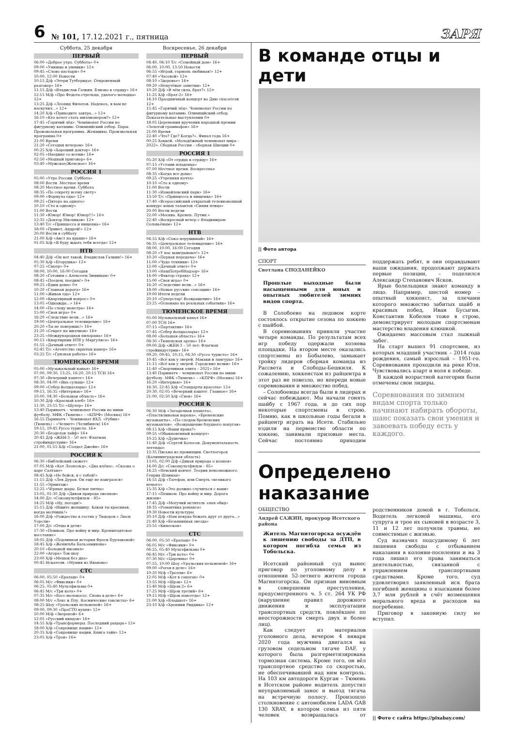6 № 101, 17.12.2021 г., пятница ЗАРЯ
Суббота, 25 декабря
ПЕРВЫЙ
06:00 «Доброе утро. Суббота» 0+
09:00 «Умницы и умники» 12+
09:45 «Слово пастыря» 0+
10:00, 12:00 Новости
10:15 Д/ф «Этери Тутберидзе. Откровенный разговор» 16+
11:15 Д/ф «Владислав Галкин. Близко к сердцу» 16+
12:15 М/ф «Про Федота-стрельца, удалого молодца» 12+
13:25 Д/ф «Леонид Филатов. Надеюсь, я вам не наскучил...» 12+
14:20 Х/ф «Приходите завтра...» 12+
16:10 «Кто хочет стать миллионером?» 12+
17:45 «Горячий лёд». Чемпионат России по фигурному катанию. Олимпийский отбор. Пары. Произвольная программа. Женщины. Произвольная программа 0+
21:00 Время
21:20 «Сегодня вечером» 16+
00:25 Х/ф «Хороший доктор» 16+
02:05 «Наедине со всеми» 16+
02:50 «Модный приговор» 6+
03:40 «Мужское/Женское» 16+
РОССИЯ 1
05:00 «Утро России. Суббота»
08:00 Вести. Местное время
08:20 Местное время. Суббота
08:35 «По секрету всему свету»
09:00 «Формула еды» 12+
09:25 «Пятеро на одного»
10:10 «Сто к одному»
11:00 Вести
11:30 «Юмор! Юмор! Юмор!!!» 16+
12:35 «Доктор Мясников» 12+
13:40 Т/с «Принцесса и нищенка» 16+
18:00 «Привет, Андрей!» 12+
20:00 Вести в субботу
21:00 Х/ф «Аист на крыше» 16+
01:05 Х/ф «Я буду ждать тебя всегда» 12+
НТВ
04:40 Д/ф «Он вот такой, Владислав Галкин!» 16+
05:30 Х/ф «Егорушка» 12+
07:25 «Смотр» 0+
08:00, 10:00, 16:00 Сегодня
08:20 «Готовим с Алексеем Зиминым» 0+
08:45 «Поедем, поедим!» 0+
09:25 «Едим дома» 0+
10:20 «Главная дорога» 16+
11:00 «Живая еда» 12+
12:00 «Квартирный вопрос» 0+
13:05 «Однажды...» 16+
14:00 «По следу монстра» 16+
15:00 «Своя игра» 0+
16:20 «Следствие вели...» 16+
19:00 «Центральное телевидение» 16+
20:20 «Ты не поверишь!» 16+
21:20 «Секрет на миллион» 16+
23:25 «Международная пилорама» 16+
00:15 «Квартирник НТВ у Маргулиса» 16+
01:55 «Дачный ответ» 0+
02:45 Т/с «Агентство скрытых камер» 16+
03:25 Т/с «Грязная работа» 16+
ТЮМЕНСКОЕ ВРЕМЯ
05:00 «Музыкальный канал» 16+
07:00, 09:30, 13:25, 16:20, 20:15 ТСН 16+
07:30 «Вечерний хэштег» 16+
08:30, 04:00 «Яна сулыш» 12+
09:00 «Себер йолдызлары» 12+
09:15, 16:35 «Интервью» 16+
10:00, 04:30 «Большая область» 16+
10:30 Д/ф «Красный хлеб» 16+
11:30, 23:15 Т/с «Шулер» 16+
13:40 Париматч – чемпионат России по мини-футболу. МФК «Тюмень» – «КПРФ» (Москва) 16+
16:55 Париматч – Чемпионат ВХЛ. «Рубин» (Тюмень) – «Челмет» (Челябинск) 16+
19:15, 19:45 Руссо туристо. 16+
20:30 «Безделов лайф» 16+
20:45 Д/ф «ЖБИ-3 – 50 лет: Флагман стройиндустрии» 16+
21:00, 01:15 Х/ф «Солдат Джейн» 16+
РОССИЯ К
06:30 «Библейский сюжет»
07:05 М/ф «Кот Леопольд», «Два клёна», «Сказка о царе Салтане»
08:45 Х/ф «Не бойся, я с тобой!»
11:15 Д/ф «Лев Дуров. Он ещё не наигрался»
11:55 «Эрмитаж»
12:25 «Чёрные дыры. Белые пятна»
13:05, 01:30 Д/ф «Дикая природа океанов»
14:00 Д/с «Союзмультфильм – 85»
14:25 М/ф «Ну, погоди!»
15:15 Д/ф «Ищите женщину. Какая ты красивая, когда молчишь!»
16:00 Д/ф «Рождество в гостях у Тюдоров с Люси Уорсли»
17:00 Д/с «Отцы и дети»
17:30 «Пешком. Про войну и мир. Кронштадтское восстание»
18:05 Д/ф «Подлинная история Фроси Бурлаковой»
18:45 Х/ф «Женитьба Бальзаминова»
20:10 «Большой мюзикл»
22:00 «Агора» Ток-шоу
23:00 Х/ф «Мешок без дна»
00:45 Искатели. «Мумия из Иваново»
СТС
06:00, 05:50 «Ералаш» 0+
06:05 М/с «Фиксики» 0+
06:25, 05:40 Мультфильмы 0+
06:45 М/с «Три кота» 0+
07:35 М/с «Босс-молокосос. Снова в деле» 6+
08:00 М/с «Лекс и Плу. Космические таксисты» 6+
08:25 Шоу «Уральских пельменей» 16+
09:00, 09:30 «ПроСТО кухня» 12+
10:00 М/ф «Зверопой» 6+
12:05 «Русский ниндзя» 16+
14:55 Х/ф «Трансформеры. Последний рыцарь» 12+
18:00 Х/ф «Сокровище нации» 12+
20:35 Х/ф «Сокровище нации. Книга тайн» 12+
23:05 Х/ф «Троя» 16+
Воскресенье, 26 декабря
ПЕРВЫЙ
04:40, 06:10 Т/с «Семейный дом» 16+
06:00, 10:00, 13:50 Новости
06:55 «Играй, гармонь любимая!» 12+
07:40 «Часовой» 12+
08:10 «Здоровье» 16+
09:20 «Непутёвые заметки» 12+
10:20 Д/ф «В чём сила, брат?» 12+
11:25 Х/ф «Брат-2» 16+
14:10 Праздничный концерт ко Дню спасателя 12+
15:45 «Горячий лёд». Чемпионат России по фигурному катанию. Олимпийский отбор. Показательные выступления 0+
18:05 Церемония вручения народной премии «Золотой граммофон» 16+
21:00 Время
22:40 «Что? Где? Когда?». Финал года 16+
00:25 Хоккей. «Молодёжный чемпионат мира – 2022». Сборная России – сборная Швеции 0+
РОССИЯ 1
05:20 Х/ф «От сердца к сердцу» 16+
07:15 «Устами младенца»
07.00 Местное время. Воскресенье
08:35 «Когда все дома»
09:25 «Утренняя почта»
10:10 «Сто к одному»
11:00 Вести
11:30 «Измайловский парк» 16+
13:50 Т/с «Принцесса и нищенка» 16+
17:40 «Всероссийский открытый телевизионный конкурс юных талантов «Синяя птица»
20:00 Вести недели
22:00 «Москва. Кремль. Путин.»
22:40 «Воскресный вечер с Владимиром Соловьёвым» 12+
НТВ
04:55 Х/ф «Союз нерушимый» 16+
06:35 «Центральное телевидение» 16+
08:00, 10:00, 16:00 Сегодня
08:20 «У нас выигрывают!» 12+
10:20 «Первая передача» 16+
11:00 «Чудо техники» 12+
12:00 «Дачный ответ» 0+
13:00 «НашПотребНадзор» 16+
14:00 «Фактор страха» 12+
15:00 «Своя игра» 0+
16:20 «Следствие вели...» 16+
18:00 «Новые русские сенсации» 16+
19:00 Итоги недели
20:10 «Суперстар! Возвращение» 16+
23:25 «Основано на реальных событиях» 16+
ТЮМЕНСКОЕ ВРЕМЯ
05:00 Музыкальный канал 16+
07:00 ТСН 16+
07:15 «Партактив» 16+
07:45 «Себер йолдызлары» 12+
08:00 «Большая область» 16+
08:30 «Тюменская арена» 16+
09:00 Д/ф «ЖБИ-3 – 50 лет: Флагман стройиндустрии» 16+
09:20, 09:45, 10:15, 04:30 «Руссо туристо» 16+
10:45 «Всё как у зверей. Макаки и лангуры» 16+
11:15 «Всё как у зверей. Городские волки» 16+
11:40 «Спортивная элита – 2021» 16+
13:40 Париматч – чемпионат России по мини-футболу. МФК «Тюмень» – «КПРФ» (Москва) 16+
16:20 «Интервью» 16+
16:30, 22:45 Х/ф «Стандарты красоты» 12+
20:30, 02:05 «Вечерний хэштег. Главное» 16+
21:00, 02:50 Х/ф «Гнев» 16+
РОССИЯ К
06:30 М/ф «Загадочная планета», «Пластилиновая ворона», «Бременские музыканты», «По следам бременских музыкантов», «Возвращение блудного попугая»
08:15 Х/ф «Ваши права?»
09:55 «Обыкновенный концерт»
10:25 Х/ф «Душечка»
11:40 Д/ф «Сергей Колосов. Документальность легенды»
12:35 Письма из провинции. Светлогорск (Калининградская область)
13:05, 02:00 Д/ф «Дикая природа о кеанов»
14:00 Д/с «Союзмультфильм – 85»
14:25 «Невский ковчег. Теория невозможного. Генрих Шлиман»
14:55 Д/ф «Тагефон, или Смерть «великого немого»
15:35 Х/ф «Это должно случиться с вами»
17:15 «Пешком. Про войну и мир. Дорога жизни»
17:45 Д/ф «Могучий мститель злых обид»
18:35 «Романтика романса»
19:30 Новости культуры
20:10 Д/ф «Нам некуда бежать друг от друга...»
21:40 Х/ф «Безымянная звезда»
23:55 «Кинескоп»
СТС
06:00, 05:50 «Ералаш» 0+
06:05 М/с «Фиксики» 0+
06:25, 05:40 Мультфильмы 0+
06:45 М/с «Три кота» 0+
07:30 М/с «Царевны» 0+
07:55, 10:00 Шоу «Уральских пельменей» 16+
09:00 «Рогов в деле» 16+
10:20 М/ф «Тролли» 6+
12:05 М/ф «Кот в сапогах» 0+
13:55 М/ф «Шрэк» 12+
15:40 М/ф «Шрэк-2» 6+
17:25 М/ф «Шрэк третий» 6+
19:15 М/ф «Шрэк навсегда» 12+
21:00 Х/ф «Бладшот» 16+
23:10 Х/ф «Хроники Риддика» 12+
В команде отцы и дети
|| Фото автора
СПОРТ
Светлана СПОДАНЕЙКО
Прошлые выходные были насыщенными для юных и опытных любителей зимних видов спорта.
В Солобоево на ледовом корте состоялось открытие сезона по хоккею с шайбой.
В соревнованиях приняли участие четыре команды. По результатам всех игр победу одержали хозяева площадки. На втором месте оказались спортсмены из Бобылево, замыкает тройку лидеров сборная команда из Рассвета и Слободы-Бешкиля. К сожалению, хоккеистам из райцентра в этот раз не повезло, но впереди новые соревнования и множество побед.
– Солобоевцы всегда были в лидерах и сейчас побеждают. Мы начали гонять шайбу с 1967 года, и до сих пор некоторые спортсмены в строю. Помню, как в школьные годы бегали в райцентр играть на Исети. Стабильно ездили на первенство области по хоккею, занимали призовые места. Сейчас постоянно приходим поддержать ребят, и они оправдывают наши ожидания, продолжают держать первые позиции, – поделился Александр Степанович Ясков.
Ярые болельщики знают команду в лицо. Например, шестой номер – опытный хоккеист, за плечами которого множество забитых шайб и красивых побед, Иван Бусыгин. Константин Кобелев тоже в строю, демонстрирует молодым спортсменам мастерство владения клюшкой.
Ожидаемо массовым стал лыжный забег.
На старт вышел 91 спортсмен, из которых младший участник – 2014 года рождения, самый взрослый – 1951-го. Соревнования проходили на реке Юзя. Чувствовались азарт и воля к победе.
В каждой возрастной категории были отмечены свои лидеры.
Соревнования по зимним видам спорта только начинают набирать обороты, шанс показать свои умения и завоевать победу есть у каждого.
Определено наказание
ОБЩЕСТВО
Андрей САЖИН, прокурор Исетского района
Житель Магнитогорска осуждён к лишению свободы за ДТП, в котором погибла семья из Тобольска.
Исетский районный суд вынес приговор по уголовному делу в отношении 52-летнего жителя города Магнитогорска. Он признан виновным в совершении преступления, предусмотренного ч. 5 ст. 264 УК РФ (нарушение правил дорожного движения и эксплуатации транспортных средств, повлёкшее по неосторожности смерть двух и более лиц).
Как следует из материалов уголовного дела, вечером 4 января 2020 года мужчина двигался на грузовом седельном тягаче DAF, у которого была разгерметизирована тормозная система. Кроме того, он вёл транспортное средство со скоростью, не обеспечивавшей над ним контроль. На 103 км автодороги Курган – Тюмень в Исетском районе водитель допустил неуправляемый занос и выезд тягача на встречную полосу. Произошло столкновение с автомобилем LADA GAB 130 XRAY, в котором семья из пяти человек возвращалась от родственников домой в г. Тобольск. Водитель легковой машины, его супруга и трое их сыновей в возрасте 3, 11 и 12 лет получили травмы, не совместимые с жизнью.
Суд назначил подсудимому 6 лет лишения свободы с отбыванием наказания в колонии-поселении и на 3 года лишил его права заниматься деятельностью, связанной с управлением транспортными средствами. Кроме того, суд удовлетворил заявленный иск брата погибшей женщины о взыскании более 3,7 млн рублей в счёт возмещения морального вреда и расходов на погребение.
Приговор в законную силу не вступил.
|| Фото с сайта https://pixabay.com/